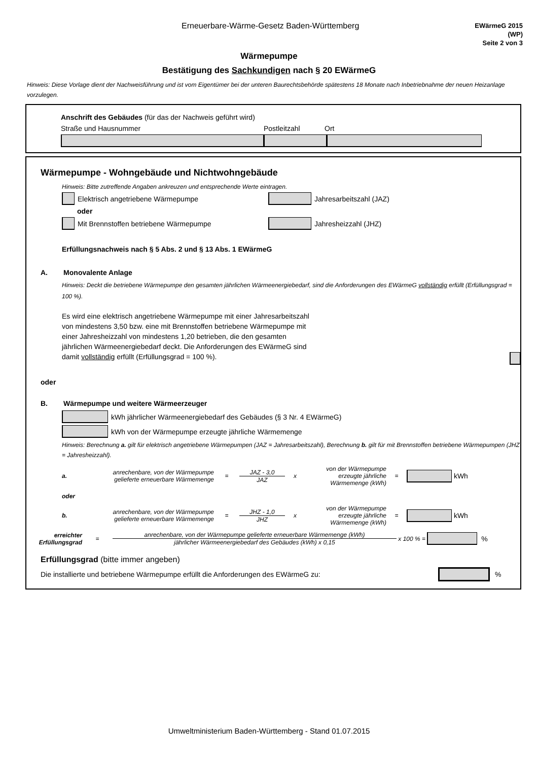Erneuerbare-Wärme-Gesetz Baden-Württemberg
EWärmeG 2015
(WP)
Seite 2 von 3
Wärmepumpe
Bestätigung des Sachkundigen nach § 20 EWärmeG
Hinweis: Diese Vorlage dient der Nachweisführung und ist vom Eigentümer bei der unteren Baurechtsbehörde spätestens 18 Monate nach Inbetriebnahme der neuen Heizanlage vorzulegen.
Anschrift des Gebäudes (für das der Nachweis geführt wird)
Straße und Hausnummer Postleitzahl Ort
Wärmepumpe - Wohngebäude und Nichtwohngebäude
Hinweis: Bitte zutreffende Angaben ankreuzen und entsprechende Werte eintragen.
Elektrisch angetriebene Wärmepumpe Jahresarbeitszahl (JAZ)
oder
Mit Brennstoffen betriebene Wärmepumpe Jahresheizzahl (JHZ)
Erfüllungsnachweis nach § 5 Abs. 2 und § 13 Abs. 1 EWärmeG
A. Monovalente Anlage
Hinweis: Deckt die betriebene Wärmepumpe den gesamten jährlichen Wärmeenergiebedarf, sind die Anforderungen des EWärmeG vollständig erfüllt (Erfüllungsgrad = 100 %).
Es wird eine elektrisch angetriebene Wärmepumpe mit einer Jahresarbeitszahl von mindestens 3,50 bzw. eine mit Brennstoffen betriebene Wärmepumpe mit einer Jahresheizzahl von mindestens 1,20 betrieben, die den gesamten jährlichen Wärmeenergiebedarf deckt. Die Anforderungen des EWärmeG sind damit vollständig erfüllt (Erfüllungsgrad = 100 %).
oder
B. Wärmepumpe und weitere Wärmeerzeuger
kWh jährlicher Wärmeenergiebedarf des Gebäudes (§ 3 Nr. 4 EWärmeG)
kWh von der Wärmepumpe erzeugte jährliche Wärmemenge
Hinweis: Berechnung a. gilt für elektrisch angetriebene Wärmepumpen (JAZ = Jahresarbeitszahl), Berechnung b. gilt für mit Brennstoffen betriebene Wärmepumpen (JHZ = Jahresheizzahl).
a. anrechenbare, von der Wärmepumpe gelieferte erneuerbare Wärmemenge = JAZ - 3,0
JAZ x von der Wärmepumpe erzeugte jährliche Wärmemenge (kWh) = kWh
oder
b. anrechenbare, von der Wärmepumpe gelieferte erneuerbare Wärmemenge = JHZ - 1,0
JHZ x von der Wärmepumpe erzeugte jährliche Wärmemenge (kWh) = kWh
erreichter Erfüllungsgrad = anrechenbare, von der Wärmepumpe gelieferte erneuerbare Wärmemenge (kWh)
jährlicher Wärmeenergiebedarf des Gebäudes (kWh) x 0,15 x 100 % = %
Erfüllungsgrad (bitte immer angeben)
Die installierte und betriebene Wärmepumpe erfüllt die Anforderungen des EWärmeG zu: %
Umweltministerium Baden-Württemberg - Stand 01.07.2015